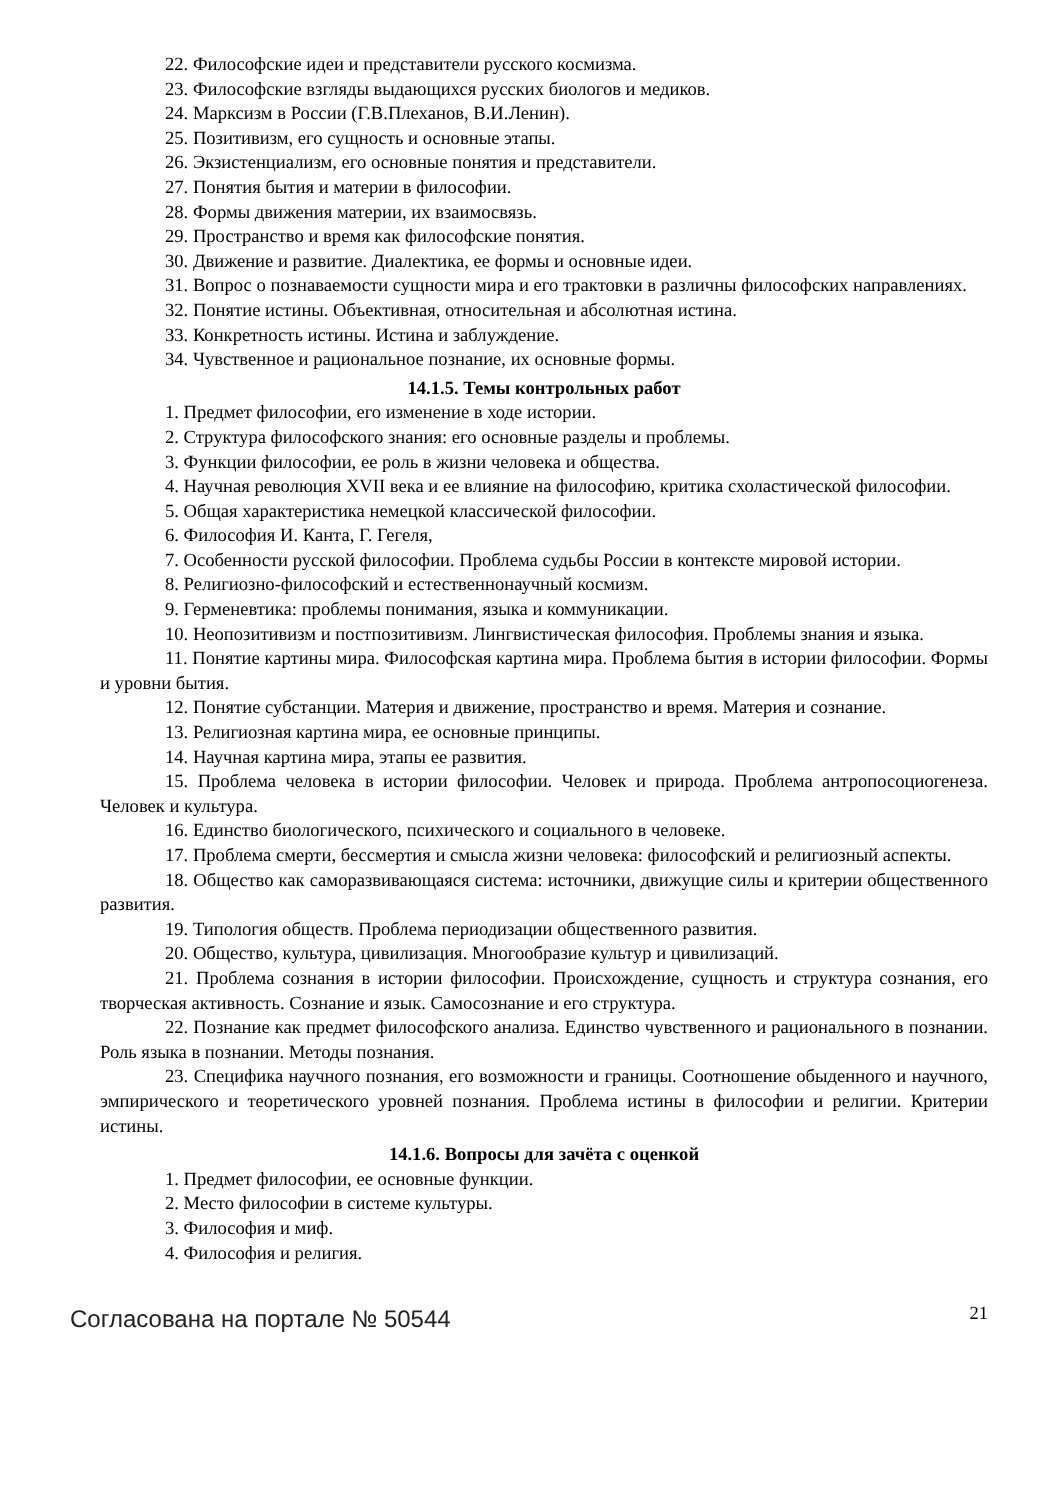22. Философские идеи и представители русского космизма.
23. Философские взгляды выдающихся русских биологов и медиков.
24. Марксизм в России (Г.В.Плеханов, В.И.Ленин).
25. Позитивизм, его сущность и основные этапы.
26. Экзистенциализм, его основные понятия и представители.
27. Понятия бытия и материи в философии.
28. Формы движения материи, их взаимосвязь.
29. Пространство и время как философские понятия.
30. Движение и развитие. Диалектика, ее формы и основные идеи.
31. Вопрос о познаваемости сущности мира и его трактовки в различны философских направлениях.
32. Понятие истины. Объективная, относительная и абсолютная истина.
33. Конкретность истины. Истина и заблуждение.
34. Чувственное и рациональное познание, их основные формы.
14.1.5. Темы контрольных работ
1. Предмет философии, его изменение в ходе истории.
2. Структура философского знания: его основные разделы и проблемы.
3. Функции философии, ее роль в жизни человека и общества.
4. Научная революция XVII века и ее влияние на философию, критика схоластической философии.
5. Общая характеристика немецкой классической философии.
6. Философия И. Канта, Г. Гегеля,
7. Особенности русской философии. Проблема судьбы России в контексте мировой истории.
8. Религиозно-философский и естественнонаучный космизм.
9. Герменевтика: проблемы понимания, языка и коммуникации.
10. Неопозитивизм и постпозитивизм. Лингвистическая философия. Проблемы знания и языка.
11. Понятие картины мира. Философская картина мира. Проблема бытия в истории философии. Формы и уровни бытия.
12. Понятие субстанции. Материя и движение, пространство и время. Материя и сознание.
13. Религиозная картина мира, ее основные принципы.
14. Научная картина мира, этапы ее развития.
15. Проблема человека в истории философии. Человек и природа. Проблема антропосоциогенеза. Человек и культура.
16. Единство биологического, психического и социального в человеке.
17. Проблема смерти, бессмертия и смысла жизни человека: философский и религиозный аспекты.
18. Общество как саморазвивающаяся система: источники, движущие силы и критерии общественного развития.
19. Типология обществ. Проблема периодизации общественного развития.
20. Общество, культура, цивилизация. Многообразие культур и цивилизаций.
21. Проблема сознания в истории философии. Происхождение, сущность и структура сознания, его творческая активность. Сознание и язык. Самосознание и его структура.
22. Познание как предмет философского анализа. Единство чувственного и рационального в познании. Роль языка в познании. Методы познания.
23. Специфика научного познания, его возможности и границы. Соотношение обыденного и научного, эмпирического и теоретического уровней познания. Проблема истины в философии и религии. Критерии истины.
14.1.6. Вопросы для зачёта с оценкой
1. Предмет философии, ее основные функции.
2. Место философии в системе культуры.
3. Философия и миф.
4. Философия и религия.
Согласована на портале № 50544 21